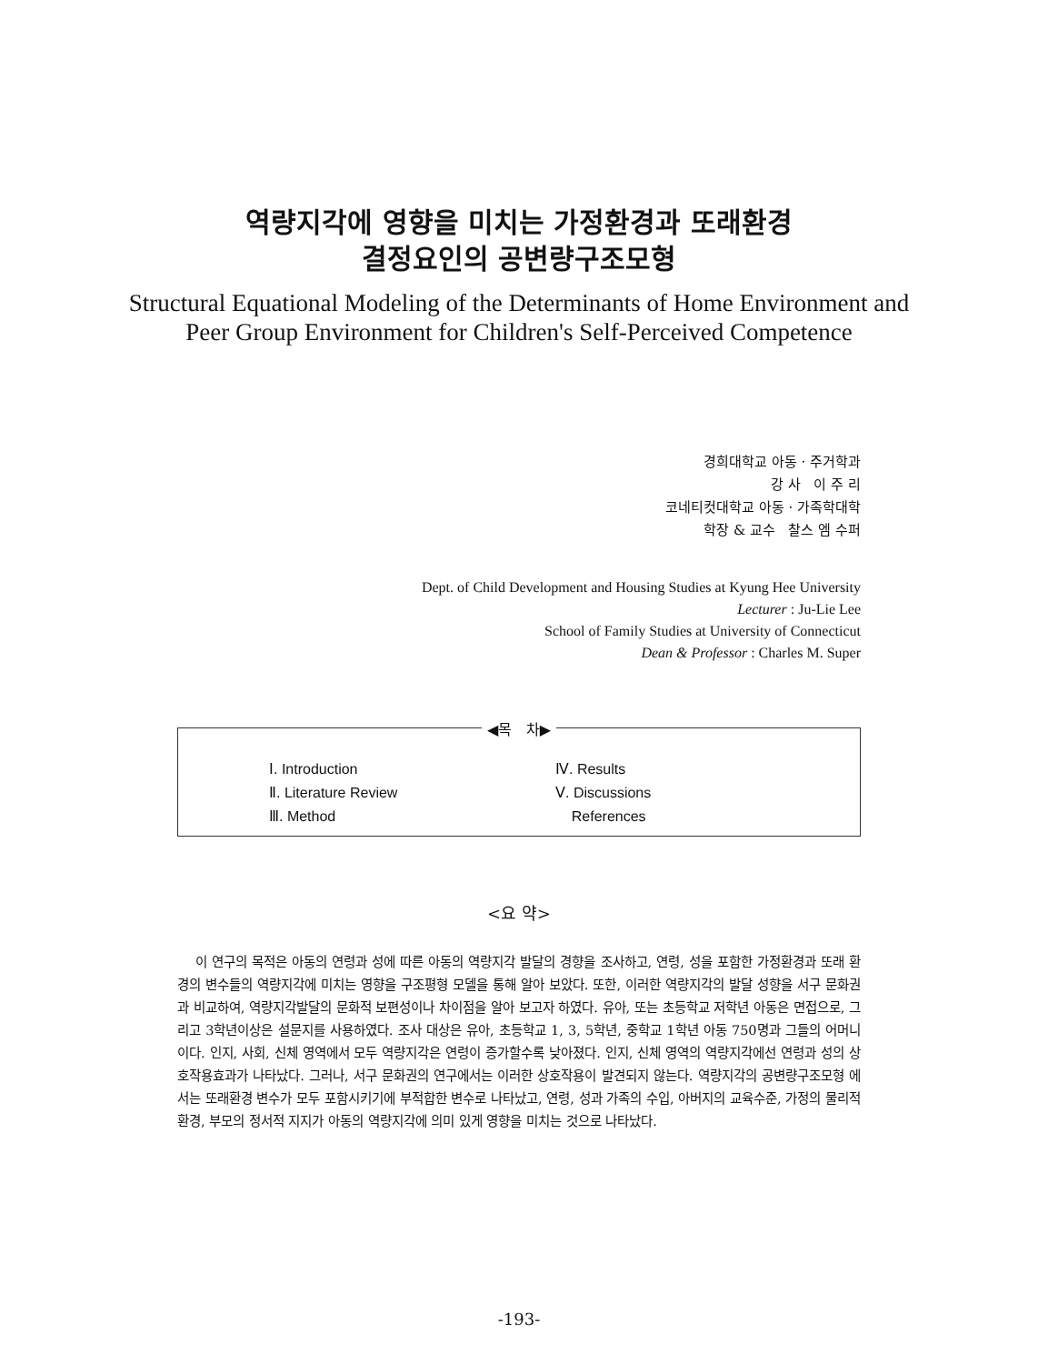역량지각에 영향을 미치는 가정환경과 또래환경
결정요인의 공변량구조모형
Structural Equational Modeling of the Determinants of Home Environment and
Peer Group Environment for Children's Self-Perceived Competence
경희대학교 아동 · 주거학과
강 사 이 주 리
코네티컷대학교 아동 · 가족학대학
학장 & 교수 찰스 엠 수퍼
Dept. of Child Development and Housing Studies at Kyung Hee University
Lecturer : Ju-Lie Lee
School of Family Studies at University of Connecticut
Dean & Professor : Charles M. Super
◀목 차▶
Ⅰ. Introduction
Ⅱ. Literature Review
Ⅲ. Method
Ⅳ. Results
Ⅴ. Discussions
References
<요 약>
이 연구의 목적은 아동의 연령과 성에 따른 아동의 역량지각 발달의 경향을 조사하고, 연령, 성을 포함한 가정환경과 또래 환경의 변수들의 역량지각에 미치는 영향을 구조평형 모델을 통해 알아 보았다. 또한, 이러한 역량지각의 발달 성향을 서구 문화권과 비교하여, 역량지각발달의 문화적 보편성이나 차이점을 알아 보고자 하였다. 유아, 또는 초등학교 저학년 아동은 면접으로, 그리고 3학년이상은 설문지를 사용하였다. 조사 대상은 유아, 초등학교 1, 3, 5학년, 중학교 1학년 아동 750명과 그들의 어머니이다. 인지, 사회, 신체 영역에서 모두 역량지각은 연령이 증가할수록 낮아졌다. 인지, 신체 영역의 역량지각에선 연령과 성의 상호작용효과가 나타났다. 그러나, 서구 문화권의 연구에서는 이러한 상호작용이 발견되지 않는다. 역량지각의 공변량구조모형 에서는 또래환경 변수가 모두 포함시키기에 부적합한 변수로 나타났고, 연령, 성과 가족의 수입, 아버지의 교육수준, 가정의 물리적 환경, 부모의 정서적 지지가 아동의 역량지각에 의미 있게 영향을 미치는 것으로 나타났다.
-193-